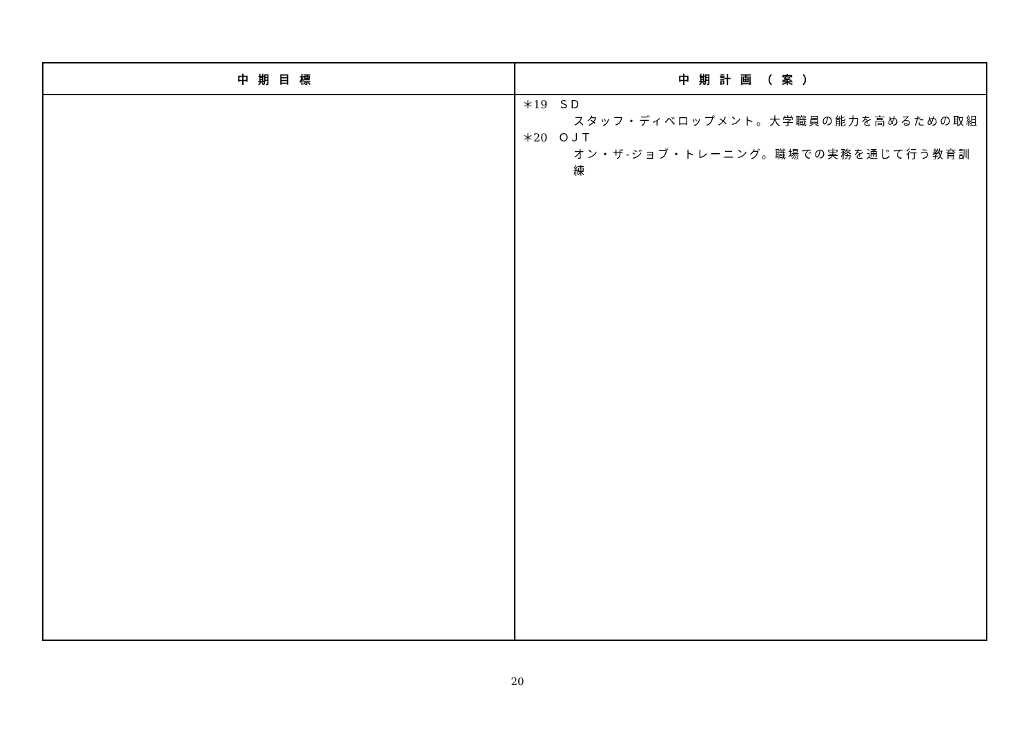| 中期目標 | 中期計画（案） |
| --- | --- |
| | ＊19 ＳＤ スタッフ・ディベロップメント。大学職員の能力を高めるための取組 ＊20 ＯＪＴ オン・ザ‐ジョブ・トレーニング。職場での実務を通じて行う教育訓練 |
20